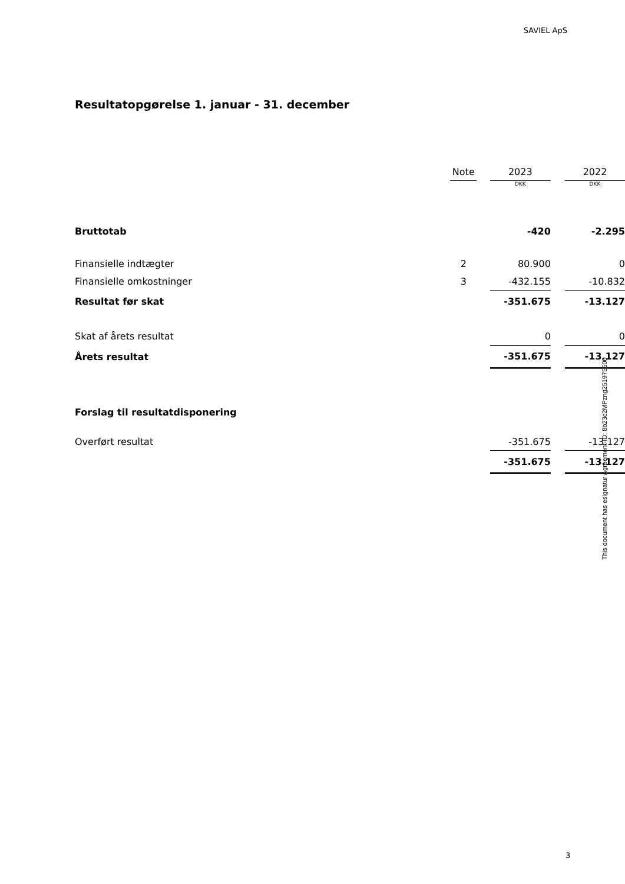SAVIEL ApS
Resultatopgørelse 1. januar - 31. december
| | Note | | 2023 | | 2022 |
| | | | DKK | | DKK |
| Bruttotab | | | -420 | | -2.295 |
| Finansielle indtægter | 2 | | 80.900 | | 0 |
| Finansielle omkostninger | 3 | | -432.155 | | -10.832 |
| Resultat før skat | | | -351.675 | | -13.127 |
| Skat af årets resultat | | | 0 | | 0 |
| Årets resultat | | | -351.675 | | -13.127 |
| Forslag til resultatdisponering | | | | | |
| Overført resultat | | | -351.675 | | -13.127 |
| | | | -351.675 | | -13.127 |
This document has esignatur Agreement-ID: 8b23c2MPzng251975600
3